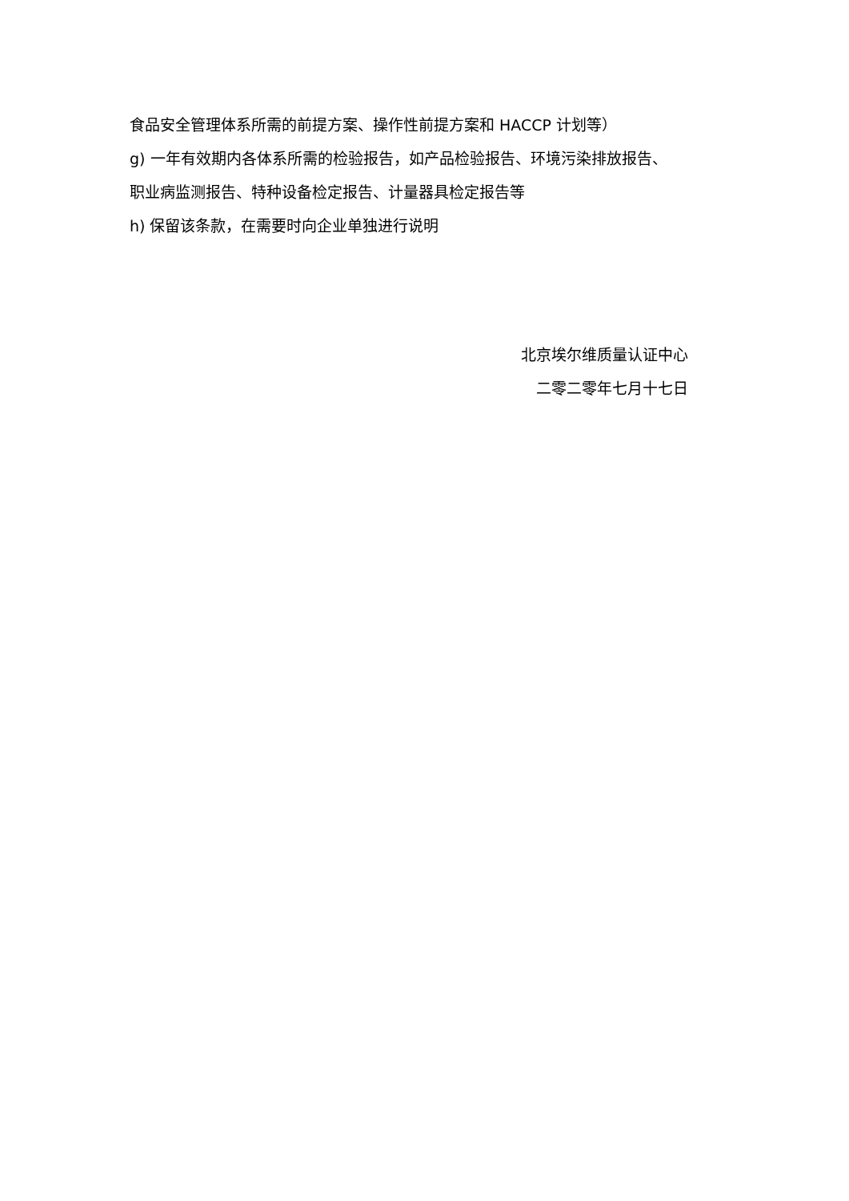食品安全管理体系所需的前提方案、操作性前提方案和 HACCP 计划等）
g) 一年有效期内各体系所需的检验报告，如产品检验报告、环境污染排放报告、
职业病监测报告、特种设备检定报告、计量器具检定报告等
h) 保留该条款，在需要时向企业单独进行说明
北京埃尔维质量认证中心
二零二零年七月十七日